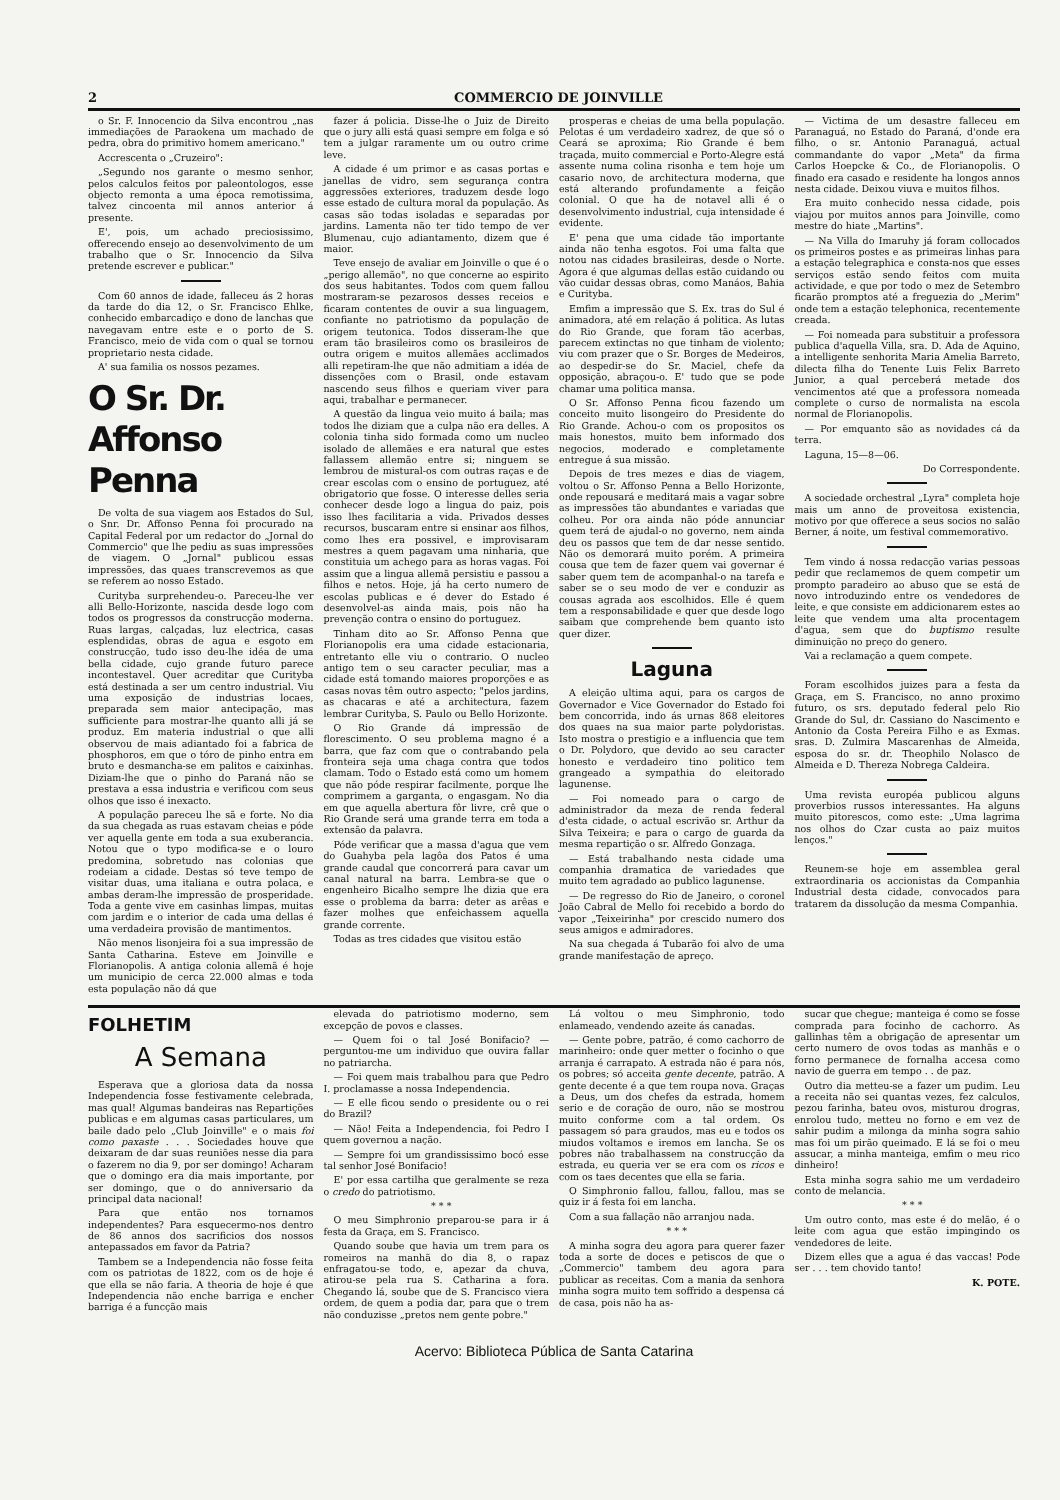2 COMMERCIO DE JOINVILLE
o Sr. F. Innocencio da Silva encontrou „nas immediações de Paraokena um machado de pedra, obra do primitivo homem americano."
Accrescenta o „Cruzeiro":
„Segundo nos garante o mesmo senhor, pelos calculos feitos por paleontologos, esse objecto remonta a uma época remotissima, talvez cincoenta mil annos anterior á presente.
E', pois, um achado preciosissimo, offerecendo ensejo ao desenvolvimento de um trabalho que o Sr. Innocencio da Silva pretende escrever e publicar."
Com 60 annos de idade, falleceu ás 2 horas da tarde do dia 12, o Sr. Francisco Ehlke, conhecido embarcadiço e dono de lanchas que navegavam entre este e o porto de S. Francisco, meio de vida com o qual se tornou proprietario nesta cidade.
A' sua familia os nossos pezames.
O Sr. Dr. Affonso Penna
De volta de sua viagem aos Estados do Sul, o Snr. Dr. Affonso Penna foi procurado na Capital Federal por um redactor do „Jornal do Commercio" que lhe pediu as suas impressões de viagem. O „Jornal" publicou essas impressões, das quaes transcrevemos as que se referem ao nosso Estado.
Curityba surprehendeu-o. Pareceu-lhe ver alli Bello-Horizonte, nascida desde logo com todos os progressos da construcção moderna. Ruas largas, calçadas, luz electrica, casas esplendidas, obras de agua e esgoto em construcção, tudo isso deu-lhe idéa de uma bella cidade, cujo grande futuro parece incontestavel. Quer acreditar que Curityba está destinada a ser um centro industrial. Viu uma exposição de industrias locaes, preparada sem maior antecipação, mas sufficiente para mostrar-lhe quanto alli já se produz. Em materia industrial o que alli observou de mais adiantado foi a fabrica de phosphoros, em que o tóro de pinho entra em bruto e desmancha-se em palitos e caixinhas. Diziam-lhe que o pinho do Paraná não se prestava a essa industria e verificou com seus olhos que isso é inexacto.
A população pareceu lhe sã e forte. No dia da sua chegada as ruas estavam cheias e póde ver aquella gente em toda a sua exuberancia. Notou que o typo modifica-se e o louro predomina, sobretudo nas colonias que rodeiam a cidade. Destas só teve tempo de visitar duas, uma italiana e outra polaca, e ambas deram-lhe impressão de prosperidade. Toda a gente vive em casinhas limpas, muitas com jardim e o interior de cada uma dellas é uma verdadeira provisão de mantimentos.
Não menos lisonjeira foi a sua impressão de Santa Catharina. Esteve em Joinville e Florianopolis. A antiga colonia allemã é hoje um municipio de cerca 22.000 almas e toda esta população não dá que
fazer á policia. Disse-lhe o Juiz de Direito que o jury alli está quasi sempre em folga e só tem a julgar raramente um ou outro crime leve.
A cidade é um primor e as casas portas e janellas de vidro, sem segurança contra aggressões exteriores, traduzem desde logo esse estado de cultura moral da população. As casas são todas isoladas e separadas por jardins. Lamenta não ter tido tempo de ver Blumenau, cujo adiantamento, dizem que é maior.
Teve ensejo de avaliar em Joinville o que é o „perigo allemão", no que concerne ao espirito dos seus habitantes. Todos com quem fallou mostraram-se pezarosos desses receios e ficaram contentes de ouvir a sua linguagem, confiante no patriotismo da população de origem teutonica. Todos disseram-lhe que eram tão brasileiros como os brasileiros de outra origem e muitos allemães acclimados alli repetiram-lhe que não admitiam a idéa de dissenções com o Brasil, onde estavam nascendo seus filhos e queriam viver para aqui, trabalhar e permanecer.
A questão da lingua veio muito á baila; mas todos lhe diziam que a culpa não era delles. A colonia tinha sido formada como um nucleo isolado de allemães e era natural que estes fallassem allemão entre si; ninguem se lembrou de mistural-os com outras raças e de crear escolas com o ensino de portuguez, até obrigatorio que fosse. O interesse delles seria conhecer desde logo a lingua do paiz, pois isso lhes facilitaria a vida. Privados desses recursos, buscaram entre si ensinar aos filhos, como lhes era possivel, e improvisaram mestres a quem pagavam uma ninharia, que constituia um achego para as horas vagas. Foi assim que a lingua allemã persistiu e passou a filhos e netos. Hoje, já ha certo numero de escolas publicas e é dever do Estado é desenvolvel-as ainda mais, pois não ha prevenção contra o ensino do portuguez.
Tinham dito ao Sr. Affonso Penna que Florianopolis era uma cidade estacionaria, entretanto elle viu o contrario. O nucleo antigo tem o seu caracter peculiar, mas a cidade está tomando maiores proporções e as casas novas têm outro aspecto; "pelos jardins, as chacaras e até a architectura, fazem lembrar Curityba, S. Paulo ou Bello Horizonte.
O Rio Grande dá impressão de florescimento. O seu problema magno é a barra, que faz com que o contrabando pela fronteira seja uma chaga contra que todos clamam. Todo o Estado está como um homem que não póde respirar facilmente, porque lhe comprimem a garganta, o engasgam. No dia em que aquella abertura fôr livre, crê que o Rio Grande será uma grande terra em toda a extensão da palavra.
Póde verificar que a massa d'agua que vem do Guahyba pela lagôa dos Patos é uma grande caudal que concorrerá para cavar um canal natural na barra. Lembra-se que o engenheiro Bicalho sempre lhe dizia que era esse o problema da barra: deter as arêas e fazer molhes que enfeichassem aquella grande corrente.
Todas as tres cidades que visitou estão
prosperas e cheias de uma bella população. Pelotas é um verdadeiro xadrez, de que só o Ceará se aproxima; Rio Grande é bem traçada, muito commercial e Porto-Alegre está assente numa colina risonha e tem hoje um casario novo, de architectura moderna, que está alterando profundamente a feição colonial. O que ha de notavel alli é o desenvolvimento industrial, cuja intensidade é evidente.
E' pena que uma cidade tão importante ainda não tenha esgotos. Foi uma falta que notou nas cidades brasileiras, desde o Norte. Agora é que algumas dellas estão cuidando ou vão cuidar dessas obras, como Manáos, Bahia e Curityba.
Emfim a impressão que S. Ex. tras do Sul é animadora, até em relação á politica. As lutas do Rio Grande, que foram tão acerbas, parecem extinctas no que tinham de violento; viu com prazer que o Sr. Borges de Medeiros, ao despedir-se do Sr. Maciel, chefe da opposição, abraçou-o. E' tudo que se pode chamar uma politica mansa.
O Sr. Affonso Penna ficou fazendo um conceito muito lisongeiro do Presidente do Rio Grande. Achou-o com os propositos os mais honestos, muito bem informado dos negocios, moderado e completamente entregue á sua missão.
Depois de tres mezes e dias de viagem, voltou o Sr. Affonso Penna a Bello Horizonte, onde repousará e meditará mais a vagar sobre as impressões tão abundantes e variadas que colheu. Por ora ainda não póde annunciar quem terá de ajudal-o no governo, nem ainda deu os passos que tem de dar nesse sentido. Não os demorará muito porém. A primeira cousa que tem de fazer quem vai governar é saber quem tem de acompanhal-o na tarefa e saber se o seu modo de ver e conduzir as cousas agrada aos escolhidos. Elle é quem tem a responsabilidade e quer que desde logo saibam que comprehende bem quanto isto quer dizer.
Laguna
A eleição ultima aqui, para os cargos de Governador e Vice Governador do Estado foi bem concorrida, indo ás urnas 868 eleitores dos quaes na sua maior parte polydoristas. Isto mostra o prestigio e a influencia que tem o Dr. Polydoro, que devido ao seu caracter honesto e verdadeiro tino politico tem grangeado a sympathia do eleitorado lagunense.
— Foi nomeado para o cargo de administrador da meza de renda federal d'esta cidade, o actual escrivão sr. Arthur da Silva Teixeira; e para o cargo de guarda da mesma repartição o sr. Alfredo Gonzaga.
— Está trabalhando nesta cidade uma companhia dramatica de variedades que muito tem agradado ao publico lagunense.
— De regresso do Rio de Janeiro, o coronel João Cabral de Mello foi recebido a bordo do vapor „Teixeirinha" por crescido numero dos seus amigos e admiradores.
Na sua chegada á Tubarão foi alvo de uma grande manifestação de apreço.
— Victima de um desastre falleceu em Paranaguá, no Estado do Paraná, d'onde era filho, o sr. Antonio Paranaguá, actual commandante do vapor „Meta" da firma Carlos Hoepcke & Co., de Florianopolis. O finado era casado e residente ha longos annos nesta cidade. Deixou viuva e muitos filhos.
Era muito conhecido nessa cidade, pois viajou por muitos annos para Joinville, como mestre do hiate „Martins".
— Na Villa do Imaruhy já foram collocados os primeiros postes e as primeiras linhas para a estação telegraphica e consta-nos que esses serviços estão sendo feitos com muita actividade, e que por todo o mez de Setembro ficarão promptos até a freguezia do „Merim" onde tem a estação telephonica, recentemente creada.
— Foi nomeada para substituir a professora publica d'aquella Villa, sra. D. Ada de Aquino, a intelligente senhorita Maria Amelia Barreto, dilecta filha do Tenente Luis Felix Barreto Junior, a qual perceberá metade dos vencimentos até que a professora nomeada complete o curso de normalista na escola normal de Florianopolis.
— Por emquanto são as novidades cá da terra.
Laguna, 15—8—06.
Do Correspondente.
A sociedade orchestral „Lyra" completa hoje mais um anno de proveitosa existencia, motivo por que offerece a seus socios no salão Berner, á noite, um festival commemorativo.
Tem vindo á nossa redacção varias pessoas pedir que reclamemos de quem competir um prompto paradeiro ao abuso que se está de novo introduzindo entre os vendedores de leite, e que consiste em addicionarem estes ao leite que vendem uma alta procentagem d'agua, sem que do buptismo resulte diminuição no preço do genero.
Vai a reclamação a quem compete.
Foram escolhidos juizes para a festa da Graça, em S. Francisco, no anno proximo futuro, os srs. deputado federal pelo Rio Grande do Sul, dr. Cassiano do Nascimento e Antonio da Costa Pereira Filho e as Exmas. sras. D. Zulmira Mascarenhas de Almeida, esposa do sr. dr. Theophilo Nolasco de Almeida e D. Thereza Nobrega Caldeira.
Uma revista européa publicou alguns proverbios russos interessantes. Ha alguns muito pitorescos, como este: „Uma lagrima nos olhos do Czar custa ao paiz muitos lenços."
Reunem-se hoje em assemblea geral extraordinaria os accionistas da Companhia Industrial desta cidade, convocados para tratarem da dissolução da mesma Companhia.
FOLHETIM
A Semana
Esperava que a gloriosa data da nossa Independencia fosse festivamente celebrada, mas qual! Algumas bandeiras nas Repartições publicas e em algumas casas particulares, um baile dado pelo „Club Joinville" e o mais foi como paxaste . . . Sociedades houve que deixaram de dar suas reuniões nesse dia para o fazerem no dia 9, por ser domingo! Acharam que o domingo era dia mais importante, por ser domingo, que o do anniversario da principal data nacional!
Para que então nos tornamos independentes? Para esquecermo-nos dentro de 86 annos dos sacrificios dos nossos antepassados em favor da Patria?
Tambem se a Independencia não fosse feita com os patriotas de 1822, com os de hoje é que ella se não faria. A theoria de hoje é que Independencia não enche barriga e encher barriga é a funcção mais
elevada do patriotismo moderno, sem excepção de povos e classes.
— Quem foi o tal José Bonifacio? — perguntou-me um individuo que ouvira fallar no patriarcha.
— Foi quem mais trabalhou para que Pedro I. proclamasse a nossa Independencia.
— E elle ficou sendo o presidente ou o rei do Brazil?
— Não! Feita a Independencia, foi Pedro I quem governou a nação.
— Sempre foi um grandississimo bocó esse tal senhor José Bonifacio!
E' por essa cartilha que geralmente se reza o credo do patriotismo.
* * *
O meu Simphronio preparou-se para ir á festa da Graça, em S. Francisco.
Quando soube que havia um trem para os romeiros na manhã do dia 8, o rapaz enfragatou-se todo, e, apezar da chuva, atirou-se pela rua S. Catharina a fora. Chegando lá, soube que de S. Francisco viera ordem, de quem a podia dar, para que o trem não conduzisse „pretos nem gente pobre."
Lá voltou o meu Simphronio, todo enlameado, vendendo azeite ás canadas.
— Gente pobre, patrão, é como cachorro de marinheiro: onde quer metter o focinho o que arranja é carrapato. A estrada não é para nós, os pobres; só acceita gente decente, patrão. A gente decente é a que tem roupa nova. Graças a Deus, um dos chefes da estrada, homem serio e de coração de ouro, não se mostrou muito conforme com a tal ordem. Os passagem só para graudos, mas eu e todos os miudos voltamos e iremos em lancha. Se os pobres não trabalhassem na construcção da estrada, eu queria ver se era com os ricos e com os taes decentes que ella se faria.
O Simphronio fallou, fallou, fallou, mas se quiz ir á festa foi em lancha.
Com a sua fallação não arranjou nada.
* * *
A minha sogra deu agora para querer fazer toda a sorte de doces e petiscos de que o „Commercio" tambem deu agora para publicar as receitas. Com a mania da senhora minha sogra muito tem soffrido a despensa cá de casa, pois não ha as-
sucar que chegue; manteiga é como se fosse comprada para focinho de cachorro. As gallinhas têm a obrigação de apresentar um certo numero de ovos todas as manhãs e o forno permanece de fornalha accesa como navio de guerra em tempo . . de paz.
Outro dia metteu-se a fazer um pudim. Leu a receita não sei quantas vezes, fez calculos, pezou farinha, bateu ovos, misturou drogras, enrolou tudo, metteu no forno e em vez de sahir pudim a milonga da minha sogra sahio mas foi um pirão queimado. E lá se foi o meu assucar, a minha manteiga, emfim o meu rico dinheiro!
Esta minha sogra sahio me um verdadeiro conto de melancia.
* * *
Um outro conto, mas este é do melão, é o leite com agua que estão impingindo os vendedores de leite.
Dizem elles que a agua é das vaccas! Pode ser . . . tem chovido tanto!
K. POTE.
Acervo: Biblioteca Pública de Santa Catarina